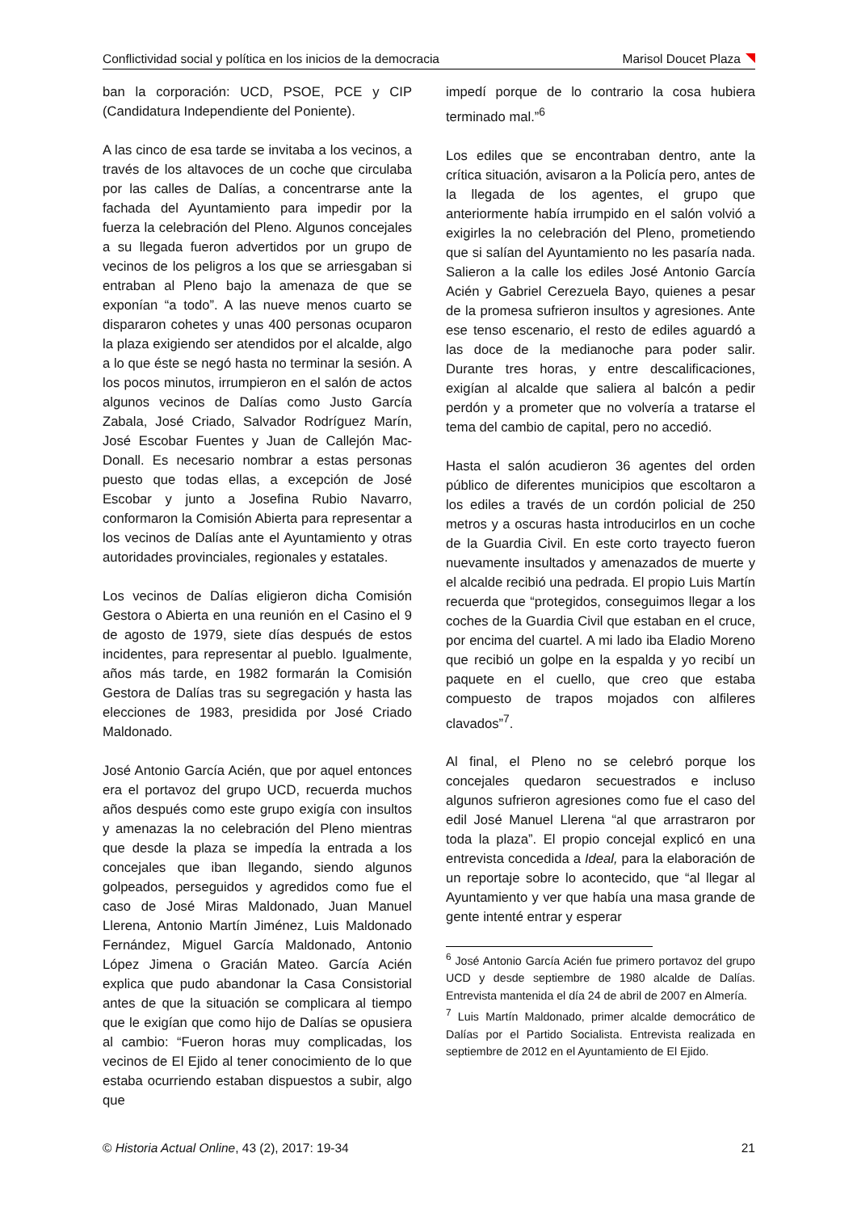Conflictividad social y política en los inicios de la democracia Marisol Doucet Plaza
ban la corporación: UCD, PSOE, PCE y CIP (Candidatura Independiente del Poniente).
A las cinco de esa tarde se invitaba a los vecinos, a través de los altavoces de un coche que circulaba por las calles de Dalías, a concentrarse ante la fachada del Ayuntamiento para impedir por la fuerza la celebración del Pleno. Algunos concejales a su llegada fueron advertidos por un grupo de vecinos de los peligros a los que se arriesgaban si entraban al Pleno bajo la amenaza de que se exponían “a todo”. A las nueve menos cuarto se dispararon cohetes y unas 400 personas ocuparon la plaza exigiendo ser atendidos por el alcalde, algo a lo que éste se negó hasta no terminar la sesión. A los pocos minutos, irrumpieron en el salón de actos algunos vecinos de Dalías como Justo García Zabala, José Criado, Salvador Rodríguez Marín, José Escobar Fuentes y Juan de Callejón Mac-Donall. Es necesario nombrar a estas personas puesto que todas ellas, a excepción de José Escobar y junto a Josefina Rubio Navarro, conformaron la Comisión Abierta para representar a los vecinos de Dalías ante el Ayuntamiento y otras autoridades provinciales, regionales y estatales.
Los vecinos de Dalías eligieron dicha Comisión Gestora o Abierta en una reunión en el Casino el 9 de agosto de 1979, siete días después de estos incidentes, para representar al pueblo. Igualmente, años más tarde, en 1982 formarán la Comisión Gestora de Dalías tras su segregación y hasta las elecciones de 1983, presidida por José Criado Maldonado.
José Antonio García Acién, que por aquel entonces era el portavoz del grupo UCD, recuerda muchos años después como este grupo exigía con insultos y amenazas la no celebración del Pleno mientras que desde la plaza se impedía la entrada a los concejales que iban llegando, siendo algunos golpeados, perseguidos y agredidos como fue el caso de José Miras Maldonado, Juan Manuel Llerena, Antonio Martín Jiménez, Luis Maldonado Fernández, Miguel García Maldonado, Antonio López Jimena o Gracián Mateo. García Acién explica que pudo abandonar la Casa Consistorial antes de que la situación se complicara al tiempo que le exigían que como hijo de Dalías se opusiera al cambio: “Fueron horas muy complicadas, los vecinos de El Ejido al tener conocimiento de lo que estaba ocurriendo estaban dispuestos a subir, algo que
impedí porque de lo contrario la cosa hubiera terminado mal.”<sup>6</sup>
Los ediles que se encontraban dentro, ante la crítica situación, avisaron a la Policía pero, antes de la llegada de los agentes, el grupo que anteriormente había irrumpido en el salón volvió a exigirles la no celebración del Pleno, prometiendo que si salían del Ayuntamiento no les pasaría nada. Salieron a la calle los ediles José Antonio García Acién y Gabriel Cerezuela Bayo, quienes a pesar de la promesa sufrieron insultos y agresiones. Ante ese tenso escenario, el resto de ediles aguardó a las doce de la medianoche para poder salir. Durante tres horas, y entre descalificaciones, exigían al alcalde que saliera al balcón a pedir perdón y a prometer que no volvería a tratarse el tema del cambio de capital, pero no accedió.
Hasta el salón acudieron 36 agentes del orden público de diferentes municipios que escoltaron a los ediles a través de un cordón policial de 250 metros y a oscuras hasta introducirlos en un coche de la Guardia Civil. En este corto trayecto fueron nuevamente insultados y amenazados de muerte y el alcalde recibió una pedrada. El propio Luis Martín recuerda que “protegidos, conseguimos llegar a los coches de la Guardia Civil que estaban en el cruce, por encima del cuartel. A mi lado iba Eladio Moreno que recibió un golpe en la espalda y yo recibí un paquete en el cuello, que creo que estaba compuesto de trapos mojados con alfileres clavados”<sup>7</sup>.
Al final, el Pleno no se celebró porque los concejales quedaron secuestrados e incluso algunos sufrieron agresiones como fue el caso del edil José Manuel Llerena “al que arrastraron por toda la plaza”. El propio concejal explicó en una entrevista concedida a Ideal, para la elaboración de un reportaje sobre lo acontecido, que “al llegar al Ayuntamiento y ver que había una masa grande de gente intenté entrar y esperar
<sup>6</sup> José Antonio García Acién fue primero portavoz del grupo UCD y desde septiembre de 1980 alcalde de Dalías. Entrevista mantenida el día 24 de abril de 2007 en Almería.
<sup>7</sup> Luis Martín Maldonado, primer alcalde democrático de Dalías por el Partido Socialista. Entrevista realizada en septiembre de 2012 en el Ayuntamiento de El Ejido.
© Historia Actual Online, 43 (2), 2017: 19-34 21